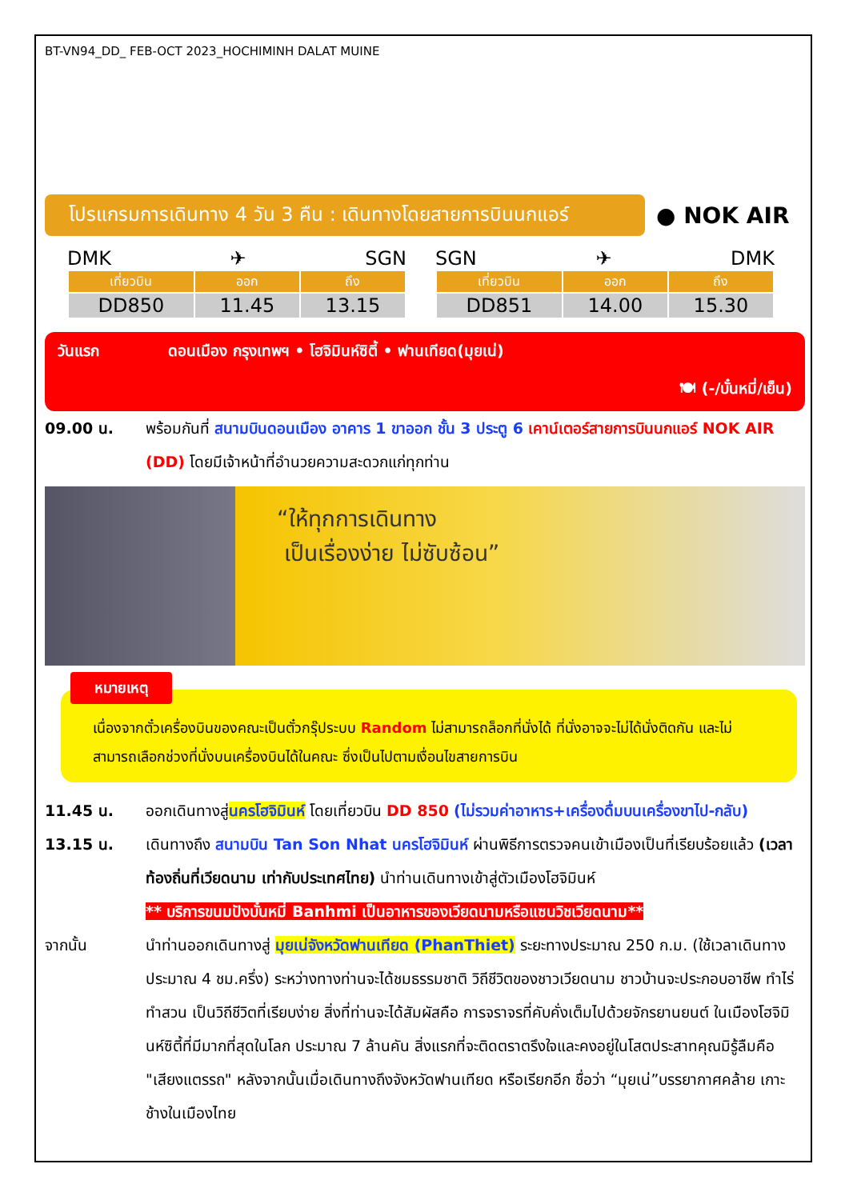BT-VN94_DD_ FEB-OCT 2023_HOCHIMINH DALAT MUINE
โปรแกรมการเดินทาง 4 วัน 3 คืน : เดินทางโดยสายการบินนกแอร์
● NOK AIR
DMK ✈ SGN
| เที่ยวบิน | ออก | ถึง |
| --- | --- | --- |
| DD850 | 11.45 | 13.15 |
SGN ✈ DMK
| เที่ยวบิน | ออก | ถึง |
| --- | --- | --- |
| DD851 | 14.00 | 15.30 |
วันแรก ดอนเมือง กรุงเทพฯ • โฮจิมินห์ซิตี้ • ฟานเทียด(มุยเน่)
🍽 (-/บั๋นหมี่/เย็น)
09.00 น. พร้อมกันที่ สนามบินดอนเมือง อาคาร 1 ขาออก ชั้น 3 ประตู 6 เคาน์เตอร์สายการบินนกแอร์ NOK AIR (DD) โดยมีเจ้าหน้าที่อำนวยความสะดวกแก่ทุกท่าน
“ให้ทุกการเดินทาง
เป็นเรื่องง่าย ไม่ซับซ้อน”
หมายเหตุ
เนื่องจากตั๋วเครื่องบินของคณะเป็นตั๋วกรุ๊ประบบ Random ไม่สามารถล็อกที่นั่งได้ ที่นั่งอาจจะไม่ได้นั่งติดกัน และไม่สามารถเลือกช่วงที่นั่งบนเครื่องบินได้ในคณะ ซึ่งเป็นไปตามเงื่อนไขสายการบิน
11.45 น. ออกเดินทางสู่นครโฮจิมินห์ โดยเที่ยวบิน DD 850 (ไม่รวมค่าอาหาร+เครื่องดื่มบนเครื่องขาไป-กลับ)
13.15 น. เดินทางถึง สนามบิน Tan Son Nhat นครโฮจิมินห์ ผ่านพิธีการตรวจคนเข้าเมืองเป็นที่เรียบร้อยแล้ว (เวลาท้องถิ่นที่เวียดนาม เท่ากับประเทศไทย) นำท่านเดินทางเข้าสู่ตัวเมืองโฮจิมินห์
** บริการขนมปังบั๋นหมี่ Banhmi เป็นอาหารของเวียดนามหรือแซนวิชเวียดนาม**
จากนั้น นำท่านออกเดินทางสู่ มุยเน่จังหวัดฟานเทียด (PhanThiet) ระยะทางประมาณ 250 ก.ม. (ใช้เวลาเดินทางประมาณ 4 ชม.ครึ่ง) ระหว่างทางท่านจะได้ชมธรรมชาติ วิถีชีวิตของชาวเวียดนาม ชาวบ้านจะประกอบอาชีพ ทำไร่ ทำสวน เป็นวิถีชีวิตที่เรียบง่าย สิ่งที่ท่านจะได้สัมผัสคือ การจราจรที่คับคั่งเต็มไปด้วยจักรยานยนต์ ในเมืองโฮจิมินห์ซิตี้ที่มีมากที่สุดในโลก ประมาณ 7 ล้านคัน สิ่งแรกที่จะติดตราตรึงใจและคงอยู่ในโสตประสาทคุณมิรู้ลืมคือ "เสียงแตรรถ" หลังจากนั้นเมื่อเดินทางถึงจังหวัดฟานเทียด หรือเรียกอีก ชื่อว่า “มุยเน่”บรรยากาศคล้าย เกาะช้างในเมืองไทย